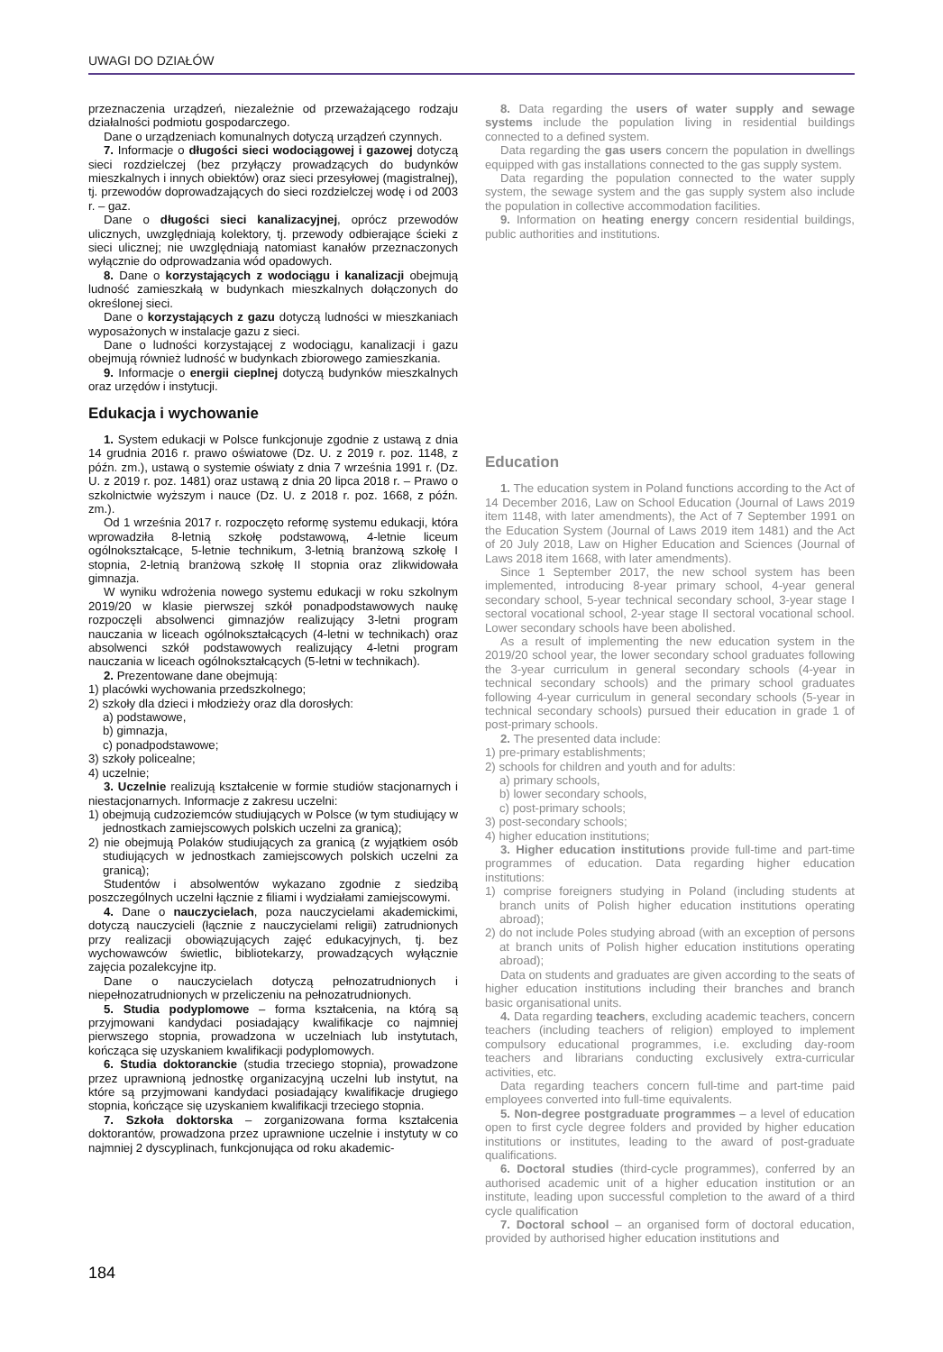UWAGI DO DZIAŁÓW
przeznaczenia urządzeń, niezależnie od przeważającego rodzaju działalności podmiotu gospodarczego.
Dane o urządzeniach komunalnych dotyczą urządzeń czynnych.
7. Informacje o długości sieci wodociągowej i gazowej dotyczą sieci rozdzielczej (bez przyłączy prowadzących do budynków mieszkalnych i innych obiektów) oraz sieci przesyłowej (magistralnej), tj. przewodów doprowadzających do sieci rozdzielczej wodę i od 2003 r. – gaz.
Dane o długości sieci kanalizacyjnej, oprócz przewodów ulicznych, uwzględniają kolektory, tj. przewody odbierające ścieki z sieci ulicznej; nie uwzględniają natomiast kanałów przeznaczonych wyłącznie do odprowadzania wód opadowych.
8. Dane o korzystających z wodociągu i kanalizacji obejmują ludność zamieszkałą w budynkach mieszkalnych dołączonych do określonej sieci.
Dane o korzystających z gazu dotyczą ludności w mieszkaniach wyposażonych w instalacje gazu z sieci.
Dane o ludności korzystającej z wodociągu, kanalizacji i gazu obejmują również ludność w budynkach zbiorowego zamieszkania.
9. Informacje o energii cieplnej dotyczą budynków mieszkalnych oraz urzędów i instytucji.
Edukacja i wychowanie
1. System edukacji w Polsce funkcjonuje zgodnie z ustawą z dnia 14 grudnia 2016 r. prawo oświatowe (Dz. U. z 2019 r. poz. 1148, z późn. zm.), ustawą o systemie oświaty z dnia 7 września 1991 r. (Dz. U. z 2019 r. poz. 1481) oraz ustawą z dnia 20 lipca 2018 r. – Prawo o szkolnictwie wyższym i nauce (Dz. U. z 2018 r. poz. 1668, z późn. zm.).
Od 1 września 2017 r. rozpoczęto reformę systemu edukacji, która wprowadziła 8-letnią szkołę podstawową, 4-letnie liceum ogólnokształcące, 5-letnie technikum, 3-letnią branżową szkołę I stopnia, 2-letnią branżową szkołę II stopnia oraz zlikwidowała gimnazja.
W wyniku wdrożenia nowego systemu edukacji w roku szkolnym 2019/20 w klasie pierwszej szkół ponadpodstawowych naukę rozpoczęli absolwenci gimnazjów realizujący 3-letni program nauczania w liceach ogólnokształcących (4-letni w technikach) oraz absolwenci szkół podstawowych realizujący 4-letni program nauczania w liceach ogólnokształcących (5-letni w technikach).
2. Prezentowane dane obejmują:
1) placówki wychowania przedszkolnego;
2) szkoły dla dzieci i młodzieży oraz dla dorosłych:
a) podstawowe,
b) gimnazja,
c) ponadpodstawowe;
3) szkoły policealne;
4) uczelnie;
3. Uczelnie realizują kształcenie w formie studiów stacjonarnych i niestacjonarnych. Informacje z zakresu uczelni:
1) obejmują cudzoziemców studiujących w Polsce (w tym studiujący w jednostkach zamiejscowych polskich uczelni za granicą);
2) nie obejmują Polaków studiujących za granicą (z wyjątkiem osób studiujących w jednostkach zamiejscowych polskich uczelni za granicą);
Studentów i absolwentów wykazano zgodnie z siedzibą poszczególnych uczelni łącznie z filiami i wydziałami zamiejscowymi.
4. Dane o nauczycielach, poza nauczycielami akademickimi, dotyczą nauczycieli (łącznie z nauczycielami religii) zatrudnionych przy realizacji obowiązujących zajęć edukacyjnych, tj. bez wychowawców świetlic, bibliotekarzy, prowadzących wyłącznie zajęcia pozalekcyjne itp.
Dane o nauczycielach dotyczą pełnozatrudnionych i niepełnozatrudnionych w przeliczeniu na pełnozatrudnionych.
5. Studia podyplomowe – forma kształcenia, na którą są przyjmowani kandydaci posiadający kwalifikacje co najmniej pierwszego stopnia, prowadzona w uczelniach lub instytutach, kończąca się uzyskaniem kwalifikacji podyplomowych.
6. Studia doktoranckie (studia trzeciego stopnia), prowadzone przez uprawnioną jednostkę organizacyjną uczelni lub instytut, na które są przyjmowani kandydaci posiadający kwalifikacje drugiego stopnia, kończące się uzyskaniem kwalifikacji trzeciego stopnia.
7. Szkoła doktorska – zorganizowana forma kształcenia doktorantów, prowadzona przez uprawnione uczelnie i instytuty w co najmniej 2 dyscyplinach, funkcjonująca od roku akademic-
8. Data regarding the users of water supply and sewage systems include the population living in residential buildings connected to a defined system.
Data regarding the gas users concern the population in dwellings equipped with gas installations connected to the gas supply system.
Data regarding the population connected to the water supply system, the sewage system and the gas supply system also include the population in collective accommodation facilities.
9. Information on heating energy concern residential buildings, public authorities and institutions.
Education
1. The education system in Poland functions according to the Act of 14 December 2016, Law on School Education (Journal of Laws 2019 item 1148, with later amendments), the Act of 7 September 1991 on the Education System (Journal of Laws 2019 item 1481) and the Act of 20 July 2018, Law on Higher Education and Sciences (Journal of Laws 2018 item 1668, with later amendments).
Since 1 September 2017, the new school system has been implemented, introducing 8-year primary school, 4-year general secondary school, 5-year technical secondary school, 3-year stage I sectoral vocational school, 2-year stage II sectoral vocational school. Lower secondary schools have been abolished.
As a result of implementing the new education system in the 2019/20 school year, the lower secondary school graduates following the 3-year curriculum in general secondary schools (4-year in technical secondary schools) and the primary school graduates following 4-year curriculum in general secondary schools (5-year in technical secondary schools) pursued their education in grade 1 of post-primary schools.
2. The presented data include:
1) pre-primary establishments;
2) schools for children and youth and for adults:
a) primary schools,
b) lower secondary schools,
c) post-primary schools;
3) post-secondary schools;
4) higher education institutions;
3. Higher education institutions provide full-time and part-time programmes of education. Data regarding higher education institutions:
1) comprise foreigners studying in Poland (including students at branch units of Polish higher education institutions operating abroad);
2) do not include Poles studying abroad (with an exception of persons at branch units of Polish higher education institutions operating abroad);
Data on students and graduates are given according to the seats of higher education institutions including their branches and branch basic organisational units.
4. Data regarding teachers, excluding academic teachers, concern teachers (including teachers of religion) employed to implement compulsory educational programmes, i.e. excluding day-room teachers and librarians conducting exclusively extra-curricular activities, etc.
Data regarding teachers concern full-time and part-time paid employees converted into full-time equivalents.
5. Non-degree postgraduate programmes – a level of education open to first cycle degree folders and provided by higher education institutions or institutes, leading to the award of post-graduate qualifications.
6. Doctoral studies (third-cycle programmes), conferred by an authorised academic unit of a higher education institution or an institute, leading upon successful completion to the award of a third cycle qualification
7. Doctoral school – an organised form of doctoral education, provided by authorised higher education institutions and
184